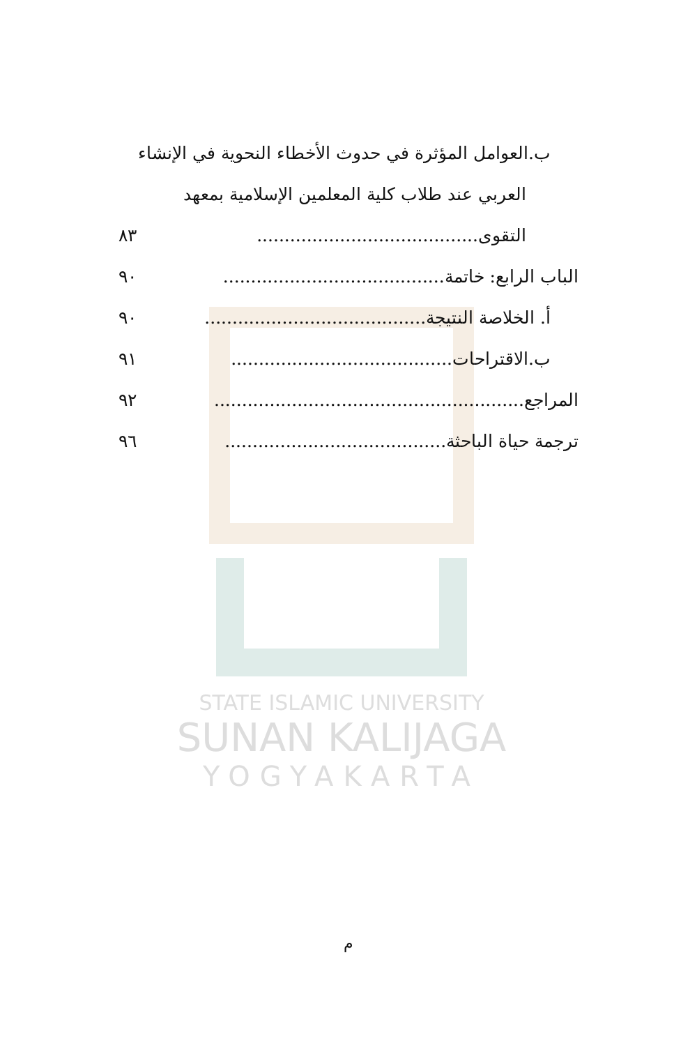STATE ISLAMIC UNIVERSITY
SUNAN KALIJAGA
YOGYAKARTA
ب.العوامل المؤثرة في حدوث الأخطاء النحوية في الإنشاء
العربي عند طلاب كلية المعلمين الإسلامية بمعهد
التقوى........................................ ٨٣
الباب الرابع: خاتمة........................................ ٩٠
أ. الخلاصة النتيجة........................................ ٩٠
ب.الاقتراحات........................................ ٩١
المراجع........................................................ ٩٢
ترجمة حياة الباحثة........................................ ٩٦
م